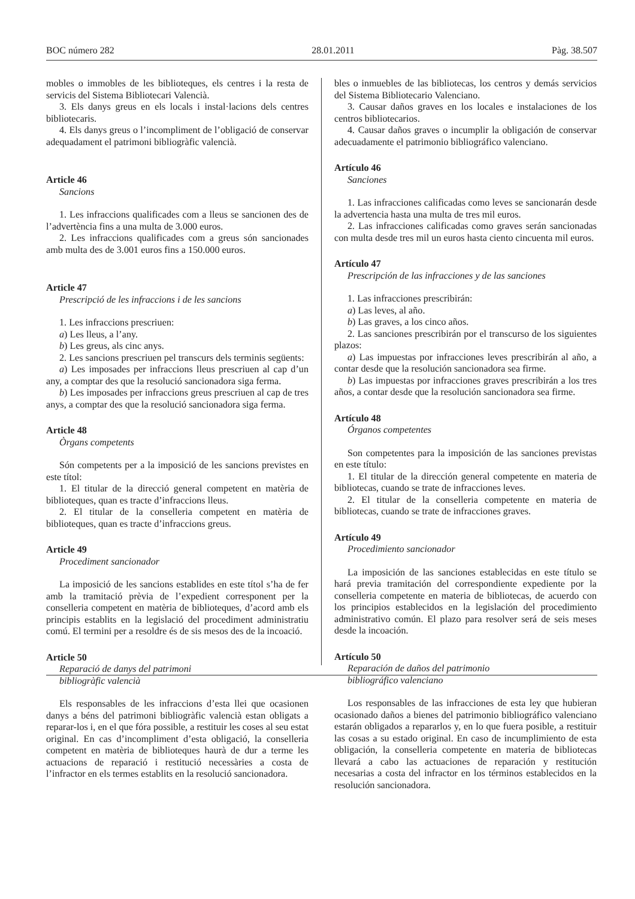BOC número 282 28.01.2011 Pàg. 38.507
mobles o immobles de les biblioteques, els centres i la resta de servicis del Sistema Bibliotecari Valencià.
3. Els danys greus en els locals i instal·lacions dels centres bibliotecaris.
4. Els danys greus o l’incompliment de l’obligació de conservar adequadament el patrimoni bibliogràfic valencià.
Article 46
Sancions
1. Les infraccions qualificades com a lleus se sancionen des de l’advertència fins a una multa de 3.000 euros.
2. Les infraccions qualificades com a greus són sancionades amb multa des de 3.001 euros fins a 150.000 euros.
Article 47
Prescripció de les infraccions i de les sancions
1. Les infraccions prescriuen:
a) Les lleus, a l’any.
b) Les greus, als cinc anys.
2. Les sancions prescriuen pel transcurs dels terminis següents:
a) Les imposades per infraccions lleus prescriuen al cap d’un any, a comptar des que la resolució sancionadora siga ferma.
b) Les imposades per infraccions greus prescriuen al cap de tres anys, a comptar des que la resolució sancionadora siga ferma.
Article 48
Òrgans competents
Són competents per a la imposició de les sancions previstes en este títol:
1. El titular de la direcció general competent en matèria de biblioteques, quan es tracte d’infraccions lleus.
2. El titular de la conselleria competent en matèria de biblioteques, quan es tracte d’infraccions greus.
Article 49
Procediment sancionador
La imposició de les sancions establides en este títol s’ha de fer amb la tramitació prèvia de l’expedient corresponent per la conselleria competent en matèria de biblioteques, d’acord amb els principis establits en la legislació del procediment administratiu comú. El termini per a resoldre és de sis mesos des de la incoació.
Article 50
Reparació de danys del patrimoni
bibliogràfic valencià
Els responsables de les infraccions d’esta llei que ocasionen danys a béns del patrimoni bibliogràfic valencià estan obligats a reparar-los i, en el que fóra possible, a restituir les coses al seu estat original. En cas d’incompliment d’esta obligació, la conselleria competent en matèria de biblioteques haurà de dur a terme les actuacions de reparació i restitució necessàries a costa de l’infractor en els termes establits en la resolució sancionadora.
bles o inmuebles de las bibliotecas, los centros y demás servicios del Sistema Bibliotecario Valenciano.
3. Causar daños graves en los locales e instalaciones de los centros bibliotecarios.
4. Causar daños graves o incumplir la obligación de conservar adecuadamente el patrimonio bibliográfico valenciano.
Artículo 46
Sanciones
1. Las infracciones calificadas como leves se sancionarán desde la advertencia hasta una multa de tres mil euros.
2. Las infracciones calificadas como graves serán sancionadas con multa desde tres mil un euros hasta ciento cincuenta mil euros.
Artículo 47
Prescripción de las infracciones y de las sanciones
1. Las infracciones prescribirán:
a) Las leves, al año.
b) Las graves, a los cinco años.
2. Las sanciones prescribirán por el transcurso de los siguientes plazos:
a) Las impuestas por infracciones leves prescribirán al año, a contar desde que la resolución sancionadora sea firme.
b) Las impuestas por infracciones graves prescribirán a los tres años, a contar desde que la resolución sancionadora sea firme.
Artículo 48
Órganos competentes
Son competentes para la imposición de las sanciones previstas en este título:
1. El titular de la dirección general competente en materia de bibliotecas, cuando se trate de infracciones leves.
2. El titular de la conselleria competente en materia de bibliotecas, cuando se trate de infracciones graves.
Artículo 49
Procedimiento sancionador
La imposición de las sanciones establecidas en este título se hará previa tramitación del correspondiente expediente por la conselleria competente en materia de bibliotecas, de acuerdo con los principios establecidos en la legislación del procedimiento administrativo común. El plazo para resolver será de seis meses desde la incoación.
Artículo 50
Reparación de daños del patrimonio
bibliográfico valenciano
Los responsables de las infracciones de esta ley que hubieran ocasionado daños a bienes del patrimonio bibliográfico valenciano estarán obligados a repararlos y, en lo que fuera posible, a restituir las cosas a su estado original. En caso de incumplimiento de esta obligación, la conselleria competente en materia de bibliotecas llevará a cabo las actuaciones de reparación y restitución necesarias a costa del infractor en los términos establecidos en la resolución sancionadora.